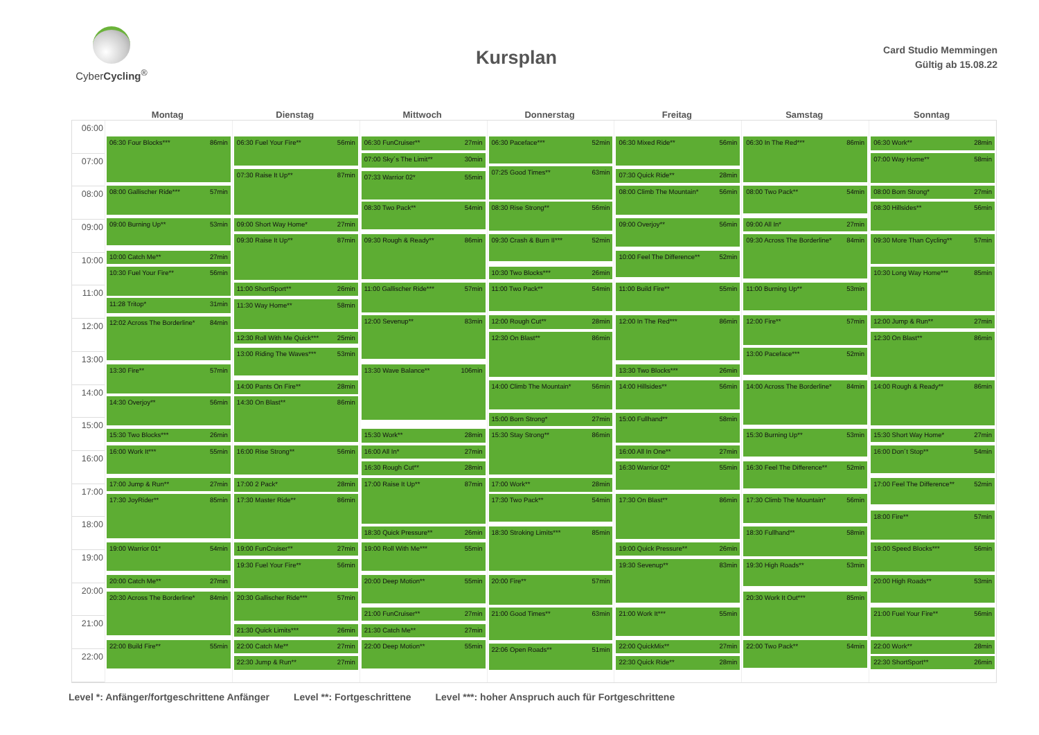CyberCycling<sup>®</sup>
Kursplan
Card Studio Memmingen
Gültig ab 15.08.22
Montag Dienstag Mittwoch Donnerstag Freitag Samstag Sonntag
06:00
07:00
08:00
09:00
10:00
11:00
12:00
13:00
14:00
15:00
16:00
17:00
18:00
19:00
20:00
21:00
22:00
06:30 Four Blocks*** 86min
08:00 Gallischer Ride*** 57min
09:00 Burning Up** 53min
10:00 Catch Me** 27min
10:30 Fuel Your Fire** 56min
11:28 Tritop* 31min
12:02 Across The Borderline* 84min
13:30 Fire** 57min
14:30 Overjoy** 56min
15:30 Two Blocks*** 26min
16:00 Work It*** 55min
17:00 Jump & Run** 27min
17:30 JoyRider** 85min
19:00 Warrior 01* 54min
20:00 Catch Me** 27min
20:30 Across The Borderline* 84min
22:00 Build Fire** 55min
06:30 Fuel Your Fire** 56min
07:30 Raise It Up** 87min
09:00 Short Way Home* 27min
09:30 Raise It Up** 87min
11:00 ShortSport** 26min
11:30 Way Home** 58min
12:30 Roll With Me Quick*** 25min
13:00 Riding The Waves*** 53min
14:00 Pants On Fire** 28min
14:30 On Blast** 86min
16:00 Rise Strong** 56min
17:00 2 Pack* 28min
17:30 Master Ride** 86min
19:00 FunCruiser** 27min
19:30 Fuel Your Fire** 56min
20:30 Gallischer Ride*** 57min
21:30 Quick Limits*** 26min
22:00 Catch Me** 27min
22:30 Jump & Run** 27min
06:30 FunCruiser** 27min
07:00 Sky´s The Limit** 30min
07:33 Warrior 02* 55min
08:30 Two Pack** 54min
09:30 Rough & Ready** 86min
11:00 Gallischer Ride*** 57min
12:00 Sevenup** 83min
13:30 Wave Balance** 106min
15:30 Work** 28min
16:00 All In* 27min
16:30 Rough Cut** 28min
17:00 Raise It Up** 87min
18:30 Quick Pressure** 26min
19:00 Roll With Me*** 55min
20:00 Deep Motion** 55min
21:00 FunCruiser** 27min
21:30 Catch Me** 27min
22:00 Deep Motion** 55min
06:30 Paceface*** 52min
07:25 Good Times** 63min
08:30 Rise Strong** 56min
09:30 Crash & Burn II*** 52min
10:30 Two Blocks*** 26min
11:00 Two Pack** 54min
12:00 Rough Cut** 28min
12:30 On Blast** 86min
14:00 Climb The Mountain* 56min
15:00 Born Strong* 27min
15:30 Stay Strong** 86min
17:00 Work** 28min
17:30 Two Pack** 54min
18:30 Stroking Limits*** 85min
20:00 Fire** 57min
21:00 Good Times** 63min
22:06 Open Roads** 51min
06:30 Mixed Ride** 56min
07:30 Quick Ride** 28min
08:00 Climb The Mountain* 56min
09:00 Overjoy** 56min
10:00 Feel The Difference** 52min
11:00 Build Fire** 55min
12:00 In The Red*** 86min
13:30 Two Blocks*** 26min
14:00 Hillsides** 56min
15:00 Fullhand** 58min
16:00 All In One** 27min
16:30 Warrior 02* 55min
17:30 On Blast** 86min
19:00 Quick Pressure** 26min
19:30 Sevenup** 83min
21:00 Work It*** 55min
22:00 QuickMix** 27min
22:30 Quick Ride** 28min
06:30 In The Red*** 86min
08:00 Two Pack** 54min
09:00 All In* 27min
09:30 Across The Borderline* 84min
11:00 Burning Up** 53min
12:00 Fire** 57min
13:00 Paceface*** 52min
14:00 Across The Borderline* 84min
15:30 Burning Up** 53min
16:30 Feel The Difference** 52min
17:30 Climb The Mountain* 56min
18:30 Fullhand** 58min
19:30 High Roads** 53min
20:30 Work It Out*** 85min
22:00 Two Pack** 54min
06:30 Work** 28min
07:00 Way Home** 58min
08:00 Born Strong* 27min
08:30 Hillsides** 56min
09:30 More Than Cycling** 57min
10:30 Long Way Home*** 85min
12:00 Jump & Run** 27min
12:30 On Blast** 86min
14:00 Rough & Ready** 86min
15:30 Short Way Home* 27min
16:00 Don´t Stop** 54min
17:00 Feel The Difference** 52min
18:00 Fire** 57min
19:00 Speed Blocks*** 56min
20:00 High Roads** 53min
21:00 Fuel Your Fire** 56min
22:00 Work** 28min
22:30 ShortSport** 26min
Level *: Anfänger/fortgeschrittene Anfänger Level **: Fortgeschrittene Level ***: hoher Anspruch auch für Fortgeschrittene